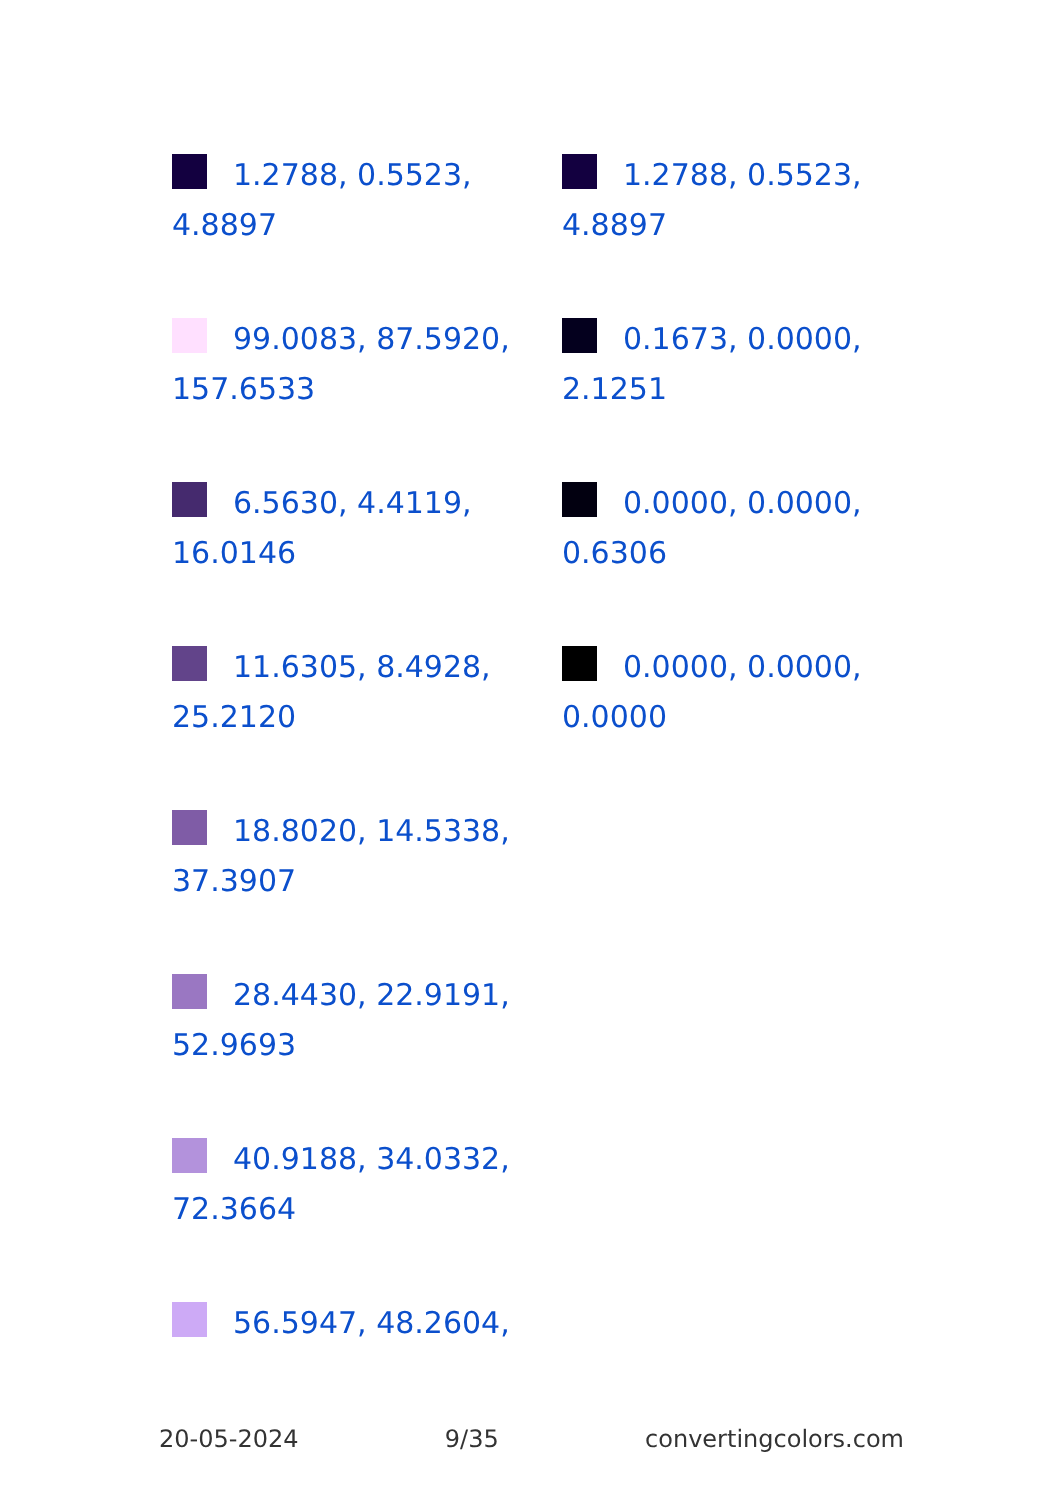1.2788, 0.5523, 4.8897
99.0083, 87.5920, 157.6533
6.5630, 4.4119, 16.0146
11.6305, 8.4928, 25.2120
18.8020, 14.5338, 37.3907
28.4430, 22.9191, 52.9693
40.9188, 34.0332, 72.3664
56.5947, 48.2604,
1.2788, 0.5523, 4.8897
0.1673, 0.0000, 2.1251
0.0000, 0.0000, 0.6306
0.0000, 0.0000, 0.0000
20-05-2024 9/35 convertingcolors.com